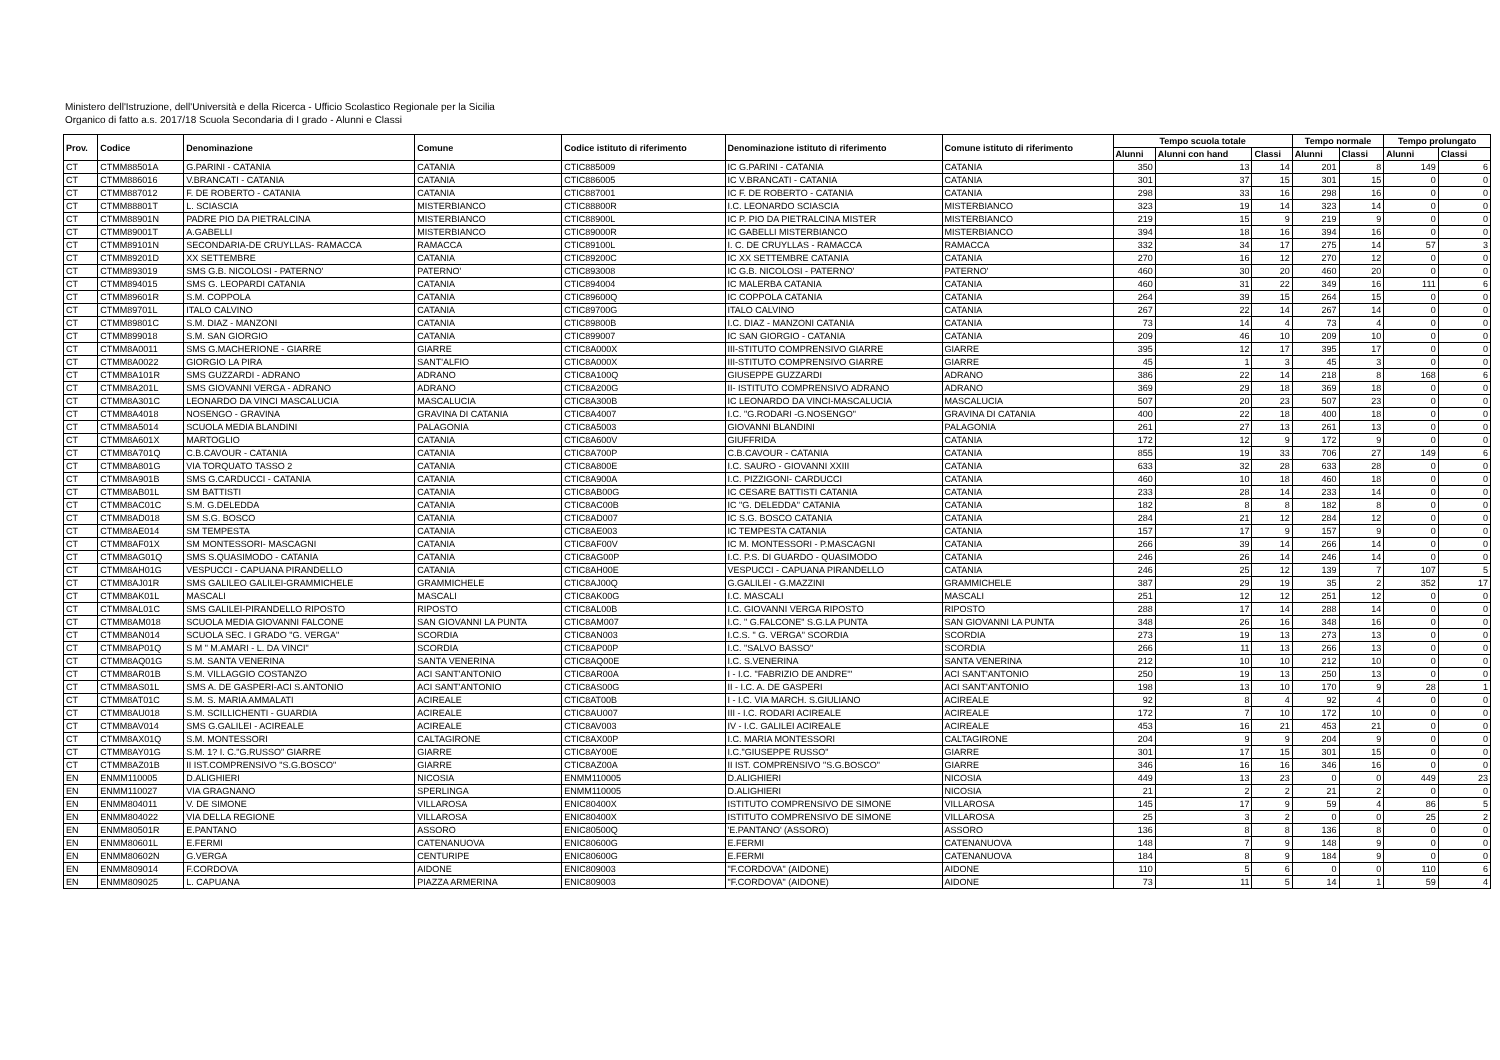Ministero dell'Istruzione, dell'Università e della Ricerca - Ufficio Scolastico Regionale per la Sicilia
Organico di fatto a.s. 2017/18 Scuola Secondaria di I grado - Alunni e Classi
| Prov. | Codice | Denominazione | Comune | Codice istituto di riferimento | Denominazione istituto di riferimento | Comune istituto di riferimento | Tempo scuola totale | | | Tempo normale | | Tempo prolungato | |
| --- | --- | --- | --- | --- | --- | --- | --- | --- | --- | --- | --- | --- | --- |
| | | | | | | | Alunni | Alunni con hand | Classi | Alunni | Classi | Alunni | Classi |
| CT | CTMM88501A | G.PARINI - CATANIA | CATANIA | CTIC885009 | IC G.PARINI - CATANIA | CATANIA | 350 | 13 | 14 | 201 | 8 | 149 | 6 |
| CT | CTMM886016 | V.BRANCATI - CATANIA | CATANIA | CTIC886005 | IC V.BRANCATI - CATANIA | CATANIA | 301 | 37 | 15 | 301 | 15 | 0 | 0 |
| CT | CTMM887012 | F. DE ROBERTO - CATANIA | CATANIA | CTIC887001 | IC F. DE ROBERTO - CATANIA | CATANIA | 298 | 33 | 16 | 298 | 16 | 0 | 0 |
| CT | CTMM88801T | L. SCIASCIA | MISTERBIANCO | CTIC88800R | I.C. LEONARDO SCIASCIA | MISTERBIANCO | 323 | 19 | 14 | 323 | 14 | 0 | 0 |
| CT | CTMM88901N | PADRE PIO DA PIETRALCINA | MISTERBIANCO | CTIC88900L | IC P. PIO DA PIETRALCINA MISTER | MISTERBIANCO | 219 | 15 | 9 | 219 | 9 | 0 | 0 |
| CT | CTMM89001T | A.GABELLI | MISTERBIANCO | CTIC89000R | IC GABELLI MISTERBIANCO | MISTERBIANCO | 394 | 18 | 16 | 394 | 16 | 0 | 0 |
| CT | CTMM89101N | SECONDARIA-DE CRUYLLAS- RAMACCA | RAMACCA | CTIC89100L | I. C. DE CRUYLLAS - RAMACCA | RAMACCA | 332 | 34 | 17 | 275 | 14 | 57 | 3 |
| CT | CTMM89201D | XX SETTEMBRE | CATANIA | CTIC89200C | IC XX SETTEMBRE CATANIA | CATANIA | 270 | 16 | 12 | 270 | 12 | 0 | 0 |
| CT | CTMM893019 | SMS G.B. NICOLOSI - PATERNO' | PATERNO' | CTIC893008 | IC G.B. NICOLOSI - PATERNO' | PATERNO' | 460 | 30 | 20 | 460 | 20 | 0 | 0 |
| CT | CTMM894015 | SMS G. LEOPARDI CATANIA | CATANIA | CTIC894004 | IC MALERBA CATANIA | CATANIA | 460 | 31 | 22 | 349 | 16 | 111 | 6 |
| CT | CTMM89601R | S.M. COPPOLA | CATANIA | CTIC89600Q | IC COPPOLA CATANIA | CATANIA | 264 | 39 | 15 | 264 | 15 | 0 | 0 |
| CT | CTMM89701L | ITALO CALVINO | CATANIA | CTIC89700G | ITALO CALVINO | CATANIA | 267 | 22 | 14 | 267 | 14 | 0 | 0 |
| CT | CTMM89801C | S.M. DIAZ - MANZONI | CATANIA | CTIC89800B | I.C. DIAZ - MANZONI CATANIA | CATANIA | 73 | 14 | 4 | 73 | 4 | 0 | 0 |
| CT | CTMM899018 | S.M. SAN GIORGIO | CATANIA | CTIC899007 | IC SAN GIORGIO - CATANIA | CATANIA | 209 | 46 | 10 | 209 | 10 | 0 | 0 |
| CT | CTMM8A0011 | SMS G.MACHERIONE - GIARRE | GIARRE | CTIC8A000X | III-STITUTO COMPRENSIVO GIARRE | GIARRE | 395 | 12 | 17 | 395 | 17 | 0 | 0 |
| CT | CTMM8A0022 | GIORGIO LA PIRA | SANT'ALFIO | CTIC8A000X | III-STITUTO COMPRENSIVO GIARRE | GIARRE | 45 | 1 | 3 | 45 | 3 | 0 | 0 |
| CT | CTMM8A101R | SMS GUZZARDI - ADRANO | ADRANO | CTIC8A100Q | GIUSEPPE GUZZARDI | ADRANO | 386 | 22 | 14 | 218 | 8 | 168 | 6 |
| CT | CTMM8A201L | SMS GIOVANNI VERGA - ADRANO | ADRANO | CTIC8A200G | II- ISTITUTO COMPRENSIVO ADRANO | ADRANO | 369 | 29 | 18 | 369 | 18 | 0 | 0 |
| CT | CTMM8A301C | LEONARDO DA VINCI MASCALUCIA | MASCALUCIA | CTIC8A300B | IC LEONARDO DA VINCI-MASCALUCIA | MASCALUCIA | 507 | 20 | 23 | 507 | 23 | 0 | 0 |
| CT | CTMM8A4018 | NOSENGO - GRAVINA | GRAVINA DI CATANIA | CTIC8A4007 | I.C. "G.RODARI -G.NOSENGO" | GRAVINA DI CATANIA | 400 | 22 | 18 | 400 | 18 | 0 | 0 |
| CT | CTMM8A5014 | SCUOLA MEDIA BLANDINI | PALAGONIA | CTIC8A5003 | GIOVANNI BLANDINI | PALAGONIA | 261 | 27 | 13 | 261 | 13 | 0 | 0 |
| CT | CTMM8A601X | MARTOGLIO | CATANIA | CTIC8A600V | GIUFFRIDA | CATANIA | 172 | 12 | 9 | 172 | 9 | 0 | 0 |
| CT | CTMM8A701Q | C.B.CAVOUR - CATANIA | CATANIA | CTIC8A700P | C.B.CAVOUR - CATANIA | CATANIA | 855 | 19 | 33 | 706 | 27 | 149 | 6 |
| CT | CTMM8A801G | VIA TORQUATO TASSO 2 | CATANIA | CTIC8A800E | I.C. SAURO - GIOVANNI XXIII | CATANIA | 633 | 32 | 28 | 633 | 28 | 0 | 0 |
| CT | CTMM8A901B | SMS G.CARDUCCI - CATANIA | CATANIA | CTIC8A900A | I.C. PIZZIGONI- CARDUCCI | CATANIA | 460 | 10 | 18 | 460 | 18 | 0 | 0 |
| CT | CTMM8AB01L | SM BATTISTI | CATANIA | CTIC8AB00G | IC CESARE BATTISTI CATANIA | CATANIA | 233 | 28 | 14 | 233 | 14 | 0 | 0 |
| CT | CTMM8AC01C | S.M. G.DELEDDA | CATANIA | CTIC8AC00B | IC "G. DELEDDA" CATANIA | CATANIA | 182 | 8 | 8 | 182 | 8 | 0 | 0 |
| CT | CTMM8AD018 | SM S.G. BOSCO | CATANIA | CTIC8AD007 | IC S.G. BOSCO CATANIA | CATANIA | 284 | 21 | 12 | 284 | 12 | 0 | 0 |
| CT | CTMM8AE014 | SM TEMPESTA | CATANIA | CTIC8AE003 | IC TEMPESTA CATANIA | CATANIA | 157 | 17 | 9 | 157 | 9 | 0 | 0 |
| CT | CTMM8AF01X | SM MONTESSORI- MASCAGNI | CATANIA | CTIC8AF00V | IC M. MONTESSORI - P.MASCAGNI | CATANIA | 266 | 39 | 14 | 266 | 14 | 0 | 0 |
| CT | CTMM8AG01Q | SMS S.QUASIMODO - CATANIA | CATANIA | CTIC8AG00P | I.C. P.S. DI GUARDO - QUASIMODO | CATANIA | 246 | 26 | 14 | 246 | 14 | 0 | 0 |
| CT | CTMM8AH01G | VESPUCCI - CAPUANA PIRANDELLO | CATANIA | CTIC8AH00E | VESPUCCI - CAPUANA PIRANDELLO | CATANIA | 246 | 25 | 12 | 139 | 7 | 107 | 5 |
| CT | CTMM8AJ01R | SMS GALILEO GALILEI-GRAMMICHELE | GRAMMICHELE | CTIC8AJ00Q | G.GALILEI - G.MAZZINI | GRAMMICHELE | 387 | 29 | 19 | 35 | 2 | 352 | 17 |
| CT | CTMM8AK01L | MASCALI | MASCALI | CTIC8AK00G | I.C. MASCALI | MASCALI | 251 | 12 | 12 | 251 | 12 | 0 | 0 |
| CT | CTMM8AL01C | SMS GALILEI-PIRANDELLO RIPOSTO | RIPOSTO | CTIC8AL00B | I.C. GIOVANNI VERGA RIPOSTO | RIPOSTO | 288 | 17 | 14 | 288 | 14 | 0 | 0 |
| CT | CTMM8AM018 | SCUOLA MEDIA GIOVANNI FALCONE | SAN GIOVANNI LA PUNTA | CTIC8AM007 | I.C. " G.FALCONE" S.G.LA PUNTA | SAN GIOVANNI LA PUNTA | 348 | 26 | 16 | 348 | 16 | 0 | 0 |
| CT | CTMM8AN014 | SCUOLA SEC. I GRADO "G. VERGA" | SCORDIA | CTIC8AN003 | I.C.S. " G. VERGA" SCORDIA | SCORDIA | 273 | 19 | 13 | 273 | 13 | 0 | 0 |
| CT | CTMM8AP01Q | S M " M.AMARI - L. DA VINCI" | SCORDIA | CTIC8AP00P | I.C. "SALVO BASSO" | SCORDIA | 266 | 11 | 13 | 266 | 13 | 0 | 0 |
| CT | CTMM8AQ01G | S.M. SANTA VENERINA | SANTA VENERINA | CTIC8AQ00E | I.C. S.VENERINA | SANTA VENERINA | 212 | 10 | 10 | 212 | 10 | 0 | 0 |
| CT | CTMM8AR01B | S.M. VILLAGGIO COSTANZO | ACI SANT'ANTONIO | CTIC8AR00A | I - I.C. "FABRIZIO DE ANDRE'" | ACI SANT'ANTONIO | 250 | 19 | 13 | 250 | 13 | 0 | 0 |
| CT | CTMM8AS01L | SMS A. DE GASPERI-ACI S.ANTONIO | ACI SANT'ANTONIO | CTIC8AS00G | II - I.C. A. DE GASPERI | ACI SANT'ANTONIO | 198 | 13 | 10 | 170 | 9 | 28 | 1 |
| CT | CTMM8AT01C | S.M. S. MARIA AMMALATI | ACIREALE | CTIC8AT00B | I - I.C. VIA MARCH. S.GIULIANO | ACIREALE | 92 | 8 | 4 | 92 | 4 | 0 | 0 |
| CT | CTMM8AU018 | S.M. SCILLICHENTI - GUARDIA | ACIREALE | CTIC8AU007 | III - I.C. RODARI ACIREALE | ACIREALE | 172 | 7 | 10 | 172 | 10 | 0 | 0 |
| CT | CTMM8AV014 | SMS G.GALILEI - ACIREALE | ACIREALE | CTIC8AV003 | IV - I.C. GALILEI ACIREALE | ACIREALE | 453 | 16 | 21 | 453 | 21 | 0 | 0 |
| CT | CTMM8AX01Q | S.M. MONTESSORI | CALTAGIRONE | CTIC8AX00P | I.C. MARIA MONTESSORI | CALTAGIRONE | 204 | 9 | 9 | 204 | 9 | 0 | 0 |
| CT | CTMM8AY01G | S.M. 1? I. C."G.RUSSO" GIARRE | GIARRE | CTIC8AY00E | I.C."GIUSEPPE RUSSO" | GIARRE | 301 | 17 | 15 | 301 | 15 | 0 | 0 |
| CT | CTMM8AZ01B | II IST.COMPRENSIVO "S.G.BOSCO" | GIARRE | CTIC8AZ00A | II IST. COMPRENSIVO "S.G.BOSCO" | GIARRE | 346 | 16 | 16 | 346 | 16 | 0 | 0 |
| EN | ENMM110005 | D.ALIGHIERI | NICOSIA | ENMM110005 | D.ALIGHIERI | NICOSIA | 449 | 13 | 23 | 0 | 0 | 449 | 23 |
| EN | ENMM110027 | VIA GRAGNANO | SPERLINGA | ENMM110005 | D.ALIGHIERI | NICOSIA | 21 | 2 | 2 | 21 | 2 | 0 | 0 |
| EN | ENMM804011 | V. DE SIMONE | VILLAROSA | ENIC80400X | ISTITUTO COMPRENSIVO DE SIMONE | VILLAROSA | 145 | 17 | 9 | 59 | 4 | 86 | 5 |
| EN | ENMM804022 | VIA DELLA REGIONE | VILLAROSA | ENIC80400X | ISTITUTO COMPRENSIVO DE SIMONE | VILLAROSA | 25 | 3 | 2 | 0 | 0 | 25 | 2 |
| EN | ENMM80501R | E.PANTANO | ASSORO | ENIC80500Q | 'E.PANTANO' (ASSORO) | ASSORO | 136 | 8 | 8 | 136 | 8 | 0 | 0 |
| EN | ENMM80601L | E.FERMI | CATENANUOVA | ENIC80600G | E.FERMI | CATENANUOVA | 148 | 7 | 9 | 148 | 9 | 0 | 0 |
| EN | ENMM80602N | G.VERGA | CENTURIPE | ENIC80600G | E.FERMI | CATENANUOVA | 184 | 8 | 9 | 184 | 9 | 0 | 0 |
| EN | ENMM809014 | F.CORDOVA | AIDONE | ENIC809003 | "F.CORDOVA" (AIDONE) | AIDONE | 110 | 5 | 6 | 0 | 0 | 110 | 6 |
| EN | ENMM809025 | L. CAPUANA | PIAZZA ARMERINA | ENIC809003 | "F.CORDOVA" (AIDONE) | AIDONE | 73 | 11 | 5 | 14 | 1 | 59 | 4 |